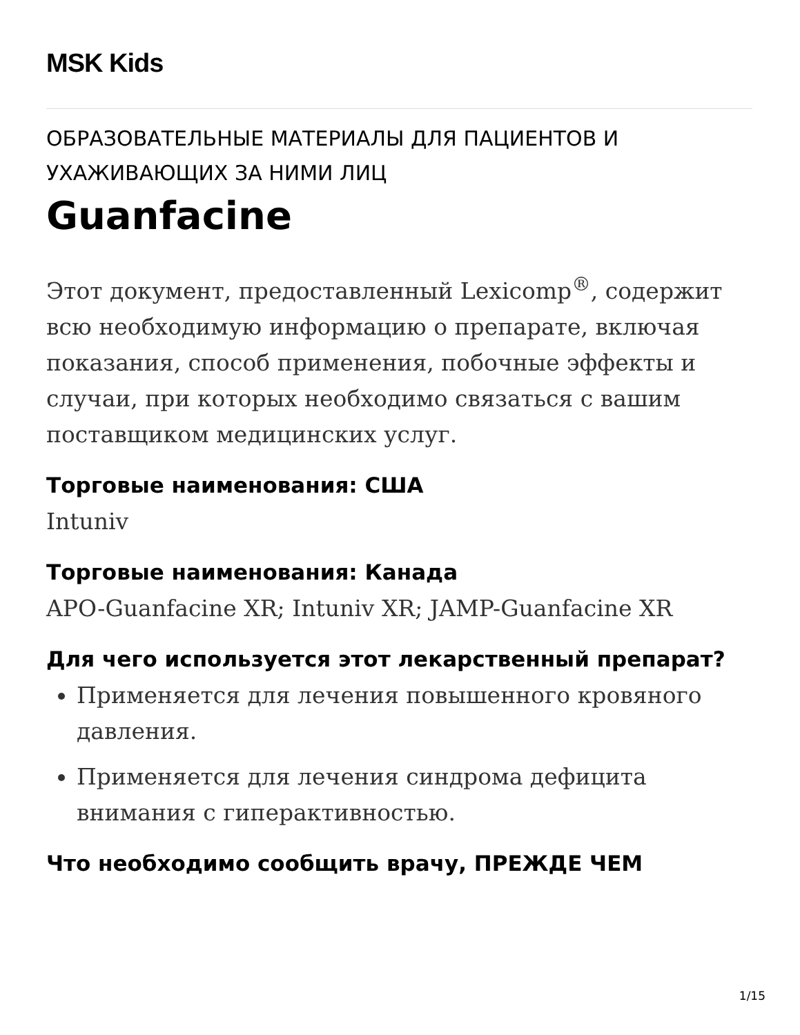MSK Kids
ОБРАЗОВАТЕЛЬНЫЕ МАТЕРИАЛЫ ДЛЯ ПАЦИЕНТОВ И УХАЖИВАЮЩИХ ЗА НИМИ ЛИЦ
Guanfacine
Этот документ, предоставленный Lexicomp<sup>®</sup>, содержит всю необходимую информацию о препарате, включая показания, способ применения, побочные эффекты и случаи, при которых необходимо связаться с вашим поставщиком медицинских услуг.
Торговые наименования: США
Intuniv
Торговые наименования: Канада
APO-Guanfacine XR; Intuniv XR; JAMP-Guanfacine XR
Для чего используется этот лекарственный препарат?
Применяется для лечения повышенного кровяного давления.
Применяется для лечения синдрома дефицита внимания с гиперактивностью.
Что необходимо сообщить врачу, ПРЕЖДЕ ЧЕМ
1/15